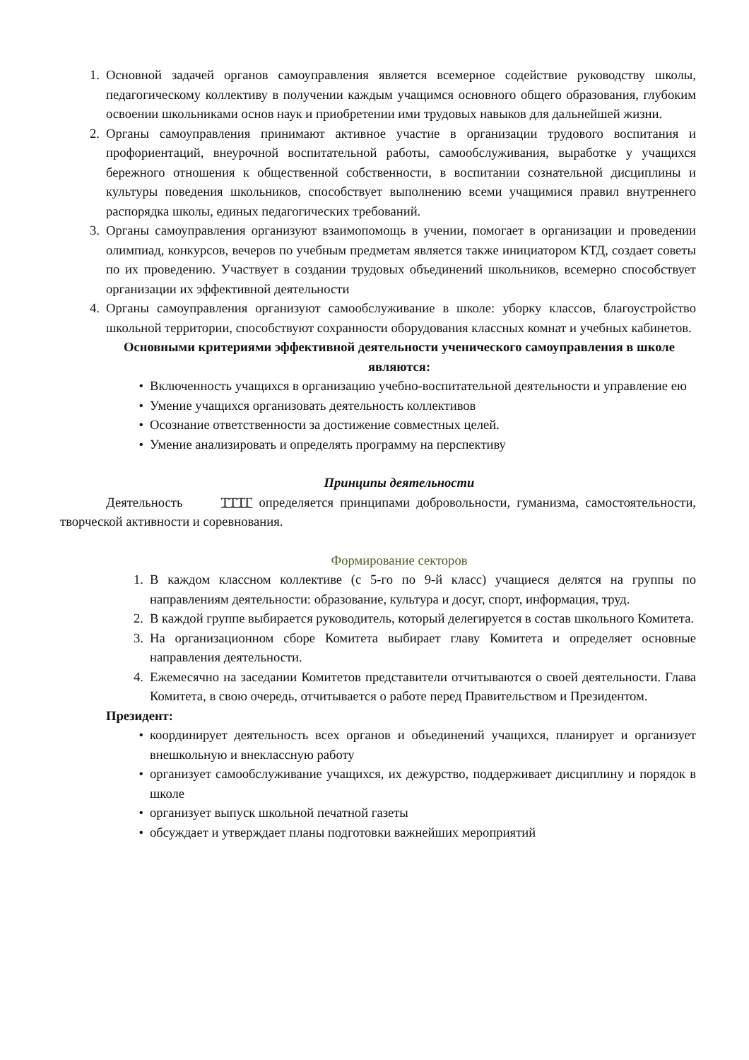1. Основной задачей органов самоуправления является всемерное содействие руководству школы, педагогическому коллективу в получении каждым учащимся основного общего образования, глубоким освоении школьниками основ наук и приобретении ими трудовых навыков для дальнейшей жизни.
2. Органы самоуправления принимают активное участие в организации трудового воспитания и профориентаций, внеурочной воспитательной работы, самообслуживания, выработке у учащихся бережного отношения к общественной собственности, в воспитании сознательной дисциплины и культуры поведения школьников, способствует выполнению всеми учащимися правил внутреннего распорядка школы, единых педагогических требований.
3. Органы самоуправления организуют взаимопомощь в учении, помогает в организации и проведении олимпиад, конкурсов, вечеров по учебным предметам является также инициатором КТД, создает советы по их проведению. Участвует в создании трудовых объединений школьников, всемерно способствует организации их эффективной деятельности
4. Органы самоуправления организуют самообслуживание в школе: уборку классов, благоустройство школьной территории, способствуют сохранности оборудования классных комнат и учебных кабинетов.
Основными критериями эффективной деятельности ученического самоуправления в школе являются:
• Включенность учащихся в организацию учебно-воспитательной деятельности и управление ею
• Умение учащихся организовать деятельность коллективов
• Осознание ответственности за достижение совместных целей.
• Умение анализировать и определять программу на перспективу
Принципы деятельности
Деятельность ТТТГ определяется принципами добровольности, гуманизма, самостоятельности, творческой активности и соревнования.
Формирование секторов
1. В каждом классном коллективе (с 5-го по 9-й класс) учащиеся делятся на группы по направлениям деятельности: образование, культура и досуг, спорт, информация, труд.
2. В каждой группе выбирается руководитель, который делегируется в состав школьного Комитета.
3. На организационном сборе Комитета выбирает главу Комитета и определяет основные направления деятельности.
4. Ежемесячно на заседании Комитетов представители отчитываются о своей деятельности. Глава Комитета, в свою очередь, отчитывается о работе перед Правительством и Президентом.
Президент:
• координирует деятельность всех органов и объединений учащихся, планирует и организует внешкольную и внеклассную работу
• организует самообслуживание учащихся, их дежурство, поддерживает дисциплину и порядок в школе
• организует выпуск школьной печатной газеты
• обсуждает и утверждает планы подготовки важнейших мероприятий